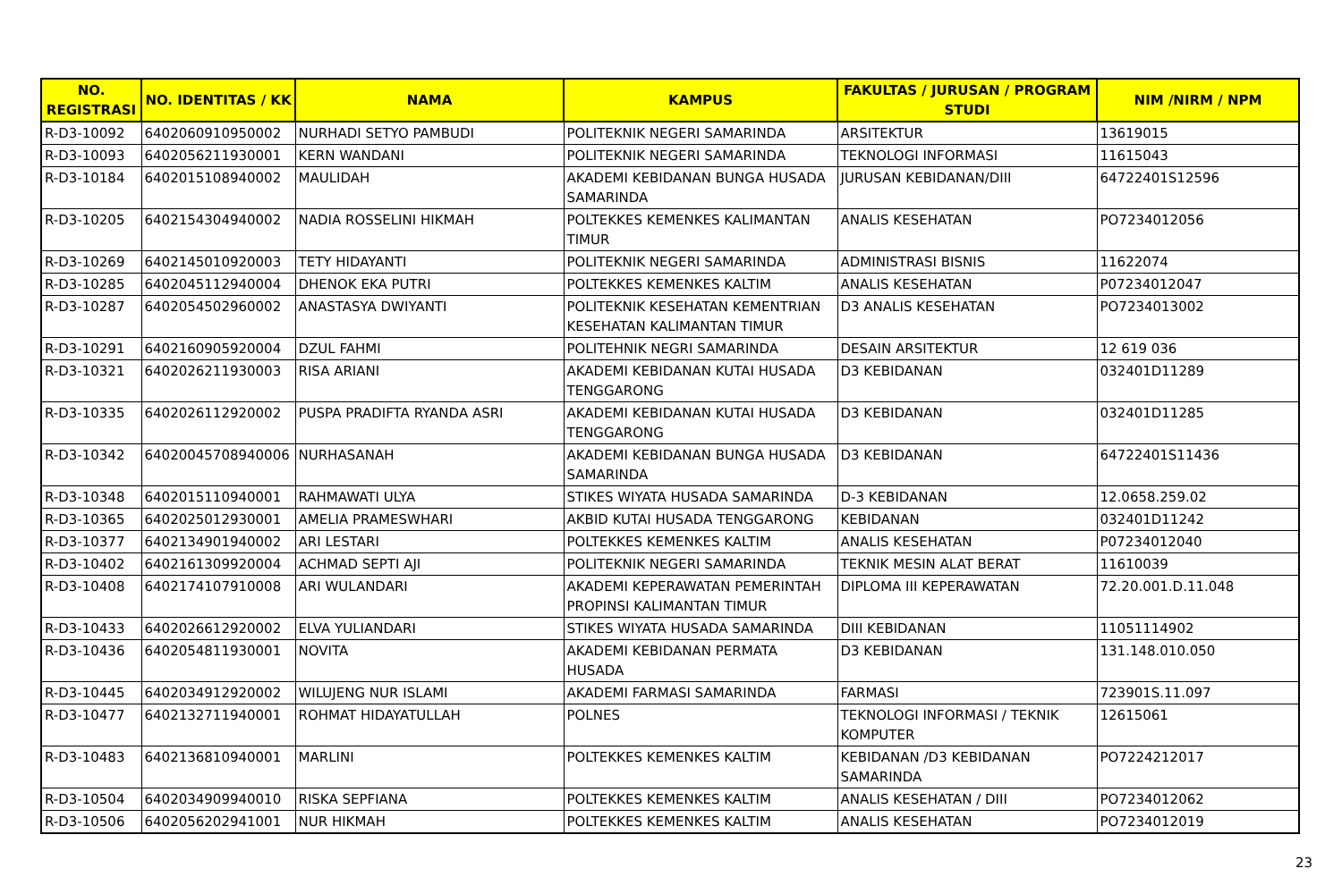| NO. REGISTRASI | NO. IDENTITAS / KK | NAMA | KAMPUS | FAKULTAS / JURUSAN / PROGRAM STUDI | NIM /NIRM / NPM |
| --- | --- | --- | --- | --- | --- |
| R-D3-10092 | 6402060910950002 | NURHADI SETYO PAMBUDI | POLITEKNIK NEGERI SAMARINDA | ARSITEKTUR | 13619015 |
| R-D3-10093 | 6402056211930001 | KERN WANDANI | POLITEKNIK NEGERI SAMARINDA | TEKNOLOGI INFORMASI | 11615043 |
| R-D3-10184 | 6402015108940002 | MAULIDAH | AKADEMI KEBIDANAN BUNGA HUSADA SAMARINDA | JURUSAN KEBIDANAN/DIII | 64722401S12596 |
| R-D3-10205 | 6402154304940002 | NADIA ROSSELINI HIKMAH | POLTEKKES KEMENKES KALIMANTAN TIMUR | ANALIS KESEHATAN | PO7234012056 |
| R-D3-10269 | 6402145010920003 | TETY HIDAYANTI | POLITEKNIK NEGERI SAMARINDA | ADMINISTRASI BISNIS | 11622074 |
| R-D3-10285 | 6402045112940004 | DHENOK EKA PUTRI | POLTEKKES KEMENKES KALTIM | ANALIS KESEHATAN | P07234012047 |
| R-D3-10287 | 6402054502960002 | ANASTASYA DWIYANTI | POLITEKNIK KESEHATAN KEMENTRIAN KESEHATAN KALIMANTAN TIMUR | D3 ANALIS KESEHATAN | PO7234013002 |
| R-D3-10291 | 6402160905920004 | DZUL FAHMI | POLITEHNIK NEGRI SAMARINDA | DESAIN ARSITEKTUR | 12 619 036 |
| R-D3-10321 | 6402026211930003 | RISA ARIANI | AKADEMI KEBIDANAN KUTAI HUSADA TENGGARONG | D3 KEBIDANAN | 032401D11289 |
| R-D3-10335 | 6402026112920002 | PUSPA PRADIFTA RYANDA ASRI | AKADEMI KEBIDANAN KUTAI HUSADA TENGGARONG | D3 KEBIDANAN | 032401D11285 |
| R-D3-10342 | 64020045708940006 | NURHASANAH | AKADEMI KEBIDANAN BUNGA HUSADA SAMARINDA | D3 KEBIDANAN | 64722401S11436 |
| R-D3-10348 | 6402015110940001 | RAHMAWATI ULYA | STIKES WIYATA HUSADA SAMARINDA | D-3 KEBIDANAN | 12.0658.259.02 |
| R-D3-10365 | 6402025012930001 | AMELIA PRAMESWHARI | AKBID KUTAI HUSADA TENGGARONG | KEBIDANAN | 032401D11242 |
| R-D3-10377 | 6402134901940002 | ARI LESTARI | POLTEKKES KEMENKES KALTIM | ANALIS KESEHATAN | P07234012040 |
| R-D3-10402 | 6402161309920004 | ACHMAD SEPTI AJI | POLITEKNIK NEGERI SAMARINDA | TEKNIK MESIN ALAT BERAT | 11610039 |
| R-D3-10408 | 6402174107910008 | ARI WULANDARI | AKADEMI KEPERAWATAN PEMERINTAH PROPINSI KALIMANTAN TIMUR | DIPLOMA III KEPERAWATAN | 72.20.001.D.11.048 |
| R-D3-10433 | 6402026612920002 | ELVA YULIANDARI | STIKES WIYATA HUSADA SAMARINDA | DIII KEBIDANAN | 11051114902 |
| R-D3-10436 | 6402054811930001 | NOVITA | AKADEMI KEBIDANAN PERMATA HUSADA | D3 KEBIDANAN | 131.148.010.050 |
| R-D3-10445 | 6402034912920002 | WILUJENG NUR ISLAMI | AKADEMI FARMASI SAMARINDA | FARMASI | 723901S.11.097 |
| R-D3-10477 | 6402132711940001 | ROHMAT HIDAYATULLAH | POLNES | TEKNOLOGI INFORMASI / TEKNIK KOMPUTER | 12615061 |
| R-D3-10483 | 6402136810940001 | MARLINI | POLTEKKES KEMENKES KALTIM | KEBIDANAN /D3 KEBIDANAN SAMARINDA | PO7224212017 |
| R-D3-10504 | 6402034909940010 | RISKA SEPFIANA | POLTEKKES KEMENKES KALTIM | ANALIS KESEHATAN / DIII | PO7234012062 |
| R-D3-10506 | 6402056202941001 | NUR HIKMAH | POLTEKKES KEMENKES KALTIM | ANALIS KESEHATAN | PO7234012019 |
23